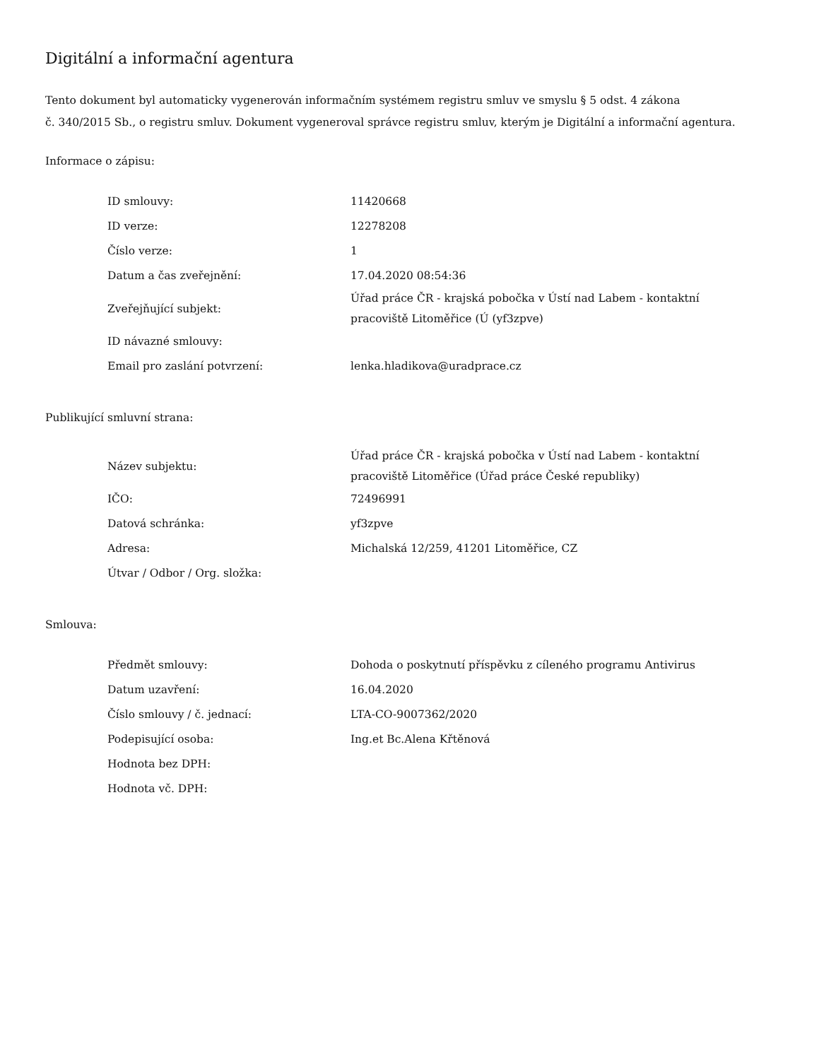Digitální a informační agentura
Tento dokument byl automaticky vygenerován informačním systémem registru smluv ve smyslu § 5 odst. 4 zákona
č. 340/2015 Sb., o registru smluv. Dokument vygeneroval správce registru smluv, kterým je Digitální a informační agentura.
Informace o zápisu:
| ID smlouvy: | 11420668 |
| ID verze: | 12278208 |
| Číslo verze: | 1 |
| Datum a čas zveřejnění: | 17.04.2020 08:54:36 |
| Zveřejňující subjekt: | Úřad práce ČR - krajská pobočka v Ústí nad Labem - kontaktní pracoviště Litoměřice (Ú (yf3zpve) |
| ID návazné smlouvy: | |
| Email pro zaslání potvrzení: | lenka.hladikova@uradprace.cz |
Publikující smluvní strana:
| Název subjektu: | Úřad práce ČR - krajská pobočka v Ústí nad Labem - kontaktní pracoviště Litoměřice (Úřad práce České republiky) |
| IČO: | 72496991 |
| Datová schránka: | yf3zpve |
| Adresa: | Michalská 12/259, 41201 Litoměřice, CZ |
| Útvar / Odbor / Org. složka: | |
Smlouva:
| Předmět smlouvy: | Dohoda o poskytnutí příspěvku z cíleného programu Antivirus |
| Datum uzavření: | 16.04.2020 |
| Číslo smlouvy / č. jednací: | LTA-CO-9007362/2020 |
| Podepisující osoba: | Ing.et Bc.Alena Křtěnová |
| Hodnota bez DPH: | |
| Hodnota vč. DPH: | |